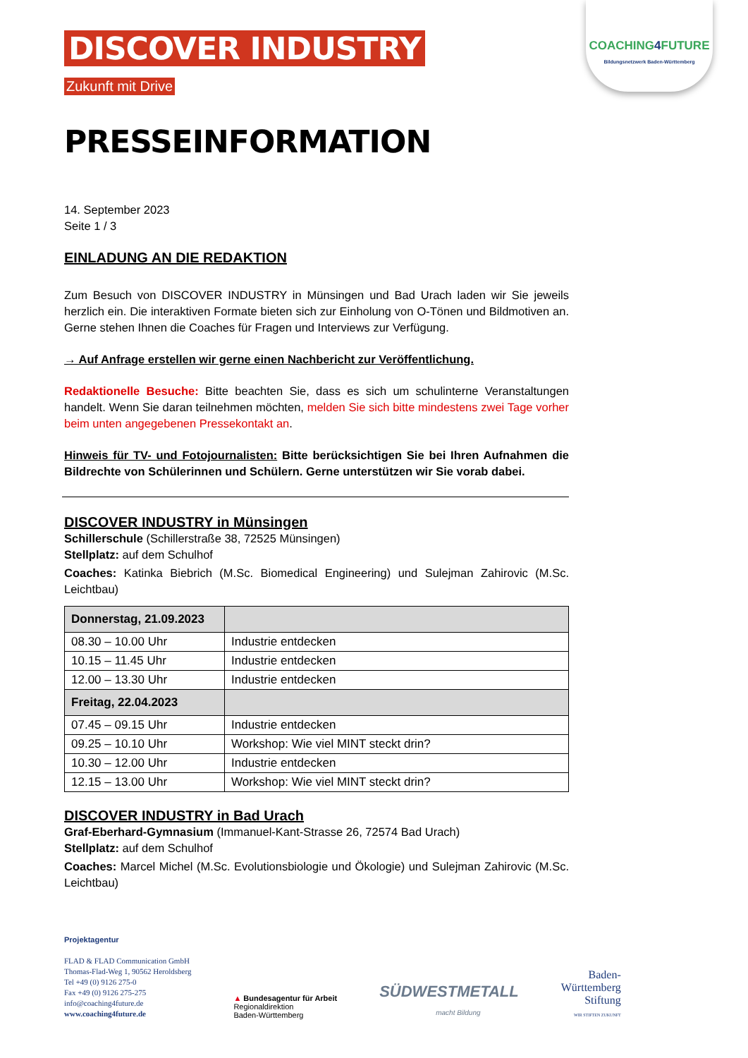COACHING4 FUTURE
Bildungsnetzwerk Baden-Württemberg
DISCOVER INDUSTRY
Zukunft mit Drive
PRESSEINFORMATION
14. September 2023
Seite 1 / 3
EINLADUNG AN DIE REDAKTION
Zum Besuch von DISCOVER INDUSTRY in Münsingen und Bad Urach laden wir Sie jeweils herzlich ein. Die interaktiven Formate bieten sich zur Einholung von O-Tönen und Bildmotiven an. Gerne stehen Ihnen die Coaches für Fragen und Interviews zur Verfügung.
→ Auf Anfrage erstellen wir gerne einen Nachbericht zur Veröffentlichung.
Redaktionelle Besuche: Bitte beachten Sie, dass es sich um schulinterne Veranstaltungen handelt. Wenn Sie daran teilnehmen möchten, melden Sie sich bitte mindestens zwei Tage vorher beim unten angegebenen Pressekontakt an.
Hinweis für TV- und Fotojournalisten: Bitte berücksichtigen Sie bei Ihren Aufnahmen die Bildrechte von Schülerinnen und Schülern. Gerne unterstützen wir Sie vorab dabei.
DISCOVER INDUSTRY in Münsingen
Schillerschule (Schillerstraße 38, 72525 Münsingen)
Stellplatz: auf dem Schulhof
Coaches: Katinka Biebrich (M.Sc. Biomedical Engineering) und Sulejman Zahirovic (M.Sc. Leichtbau)
| Donnerstag, 21.09.2023 | |
| 08.30 – 10.00 Uhr | Industrie entdecken |
| 10.15 – 11.45 Uhr | Industrie entdecken |
| 12.00 – 13.30 Uhr | Industrie entdecken |
| Freitag, 22.04.2023 | |
| 07.45 – 09.15 Uhr | Industrie entdecken |
| 09.25 – 10.10 Uhr | Workshop: Wie viel MINT steckt drin? |
| 10.30 – 12.00 Uhr | Industrie entdecken |
| 12.15 – 13.00 Uhr | Workshop: Wie viel MINT steckt drin? |
DISCOVER INDUSTRY in Bad Urach
Graf-Eberhard-Gymnasium (Immanuel-Kant-Strasse 26, 72574 Bad Urach)
Stellplatz: auf dem Schulhof
Coaches: Marcel Michel (M.Sc. Evolutionsbiologie und Ökologie) und Sulejman Zahirovic (M.Sc. Leichtbau)
Projektagentur
FLAD & FLAD Communication GmbH
Thomas-Flad-Weg 1, 90562 Heroldsberg
Tel +49 (0) 9126 275-0
Fax +49 (0) 9126 275-275
info@coaching4future.de
www.coaching4future.de
▲ Bundesagentur für Arbeit
Regionaldirektion
Baden-Württemberg
SÜDWESTMETALL
macht Bildung
Baden-
Württemberg
Stiftung
WIR STIFTEN ZUKUNFT